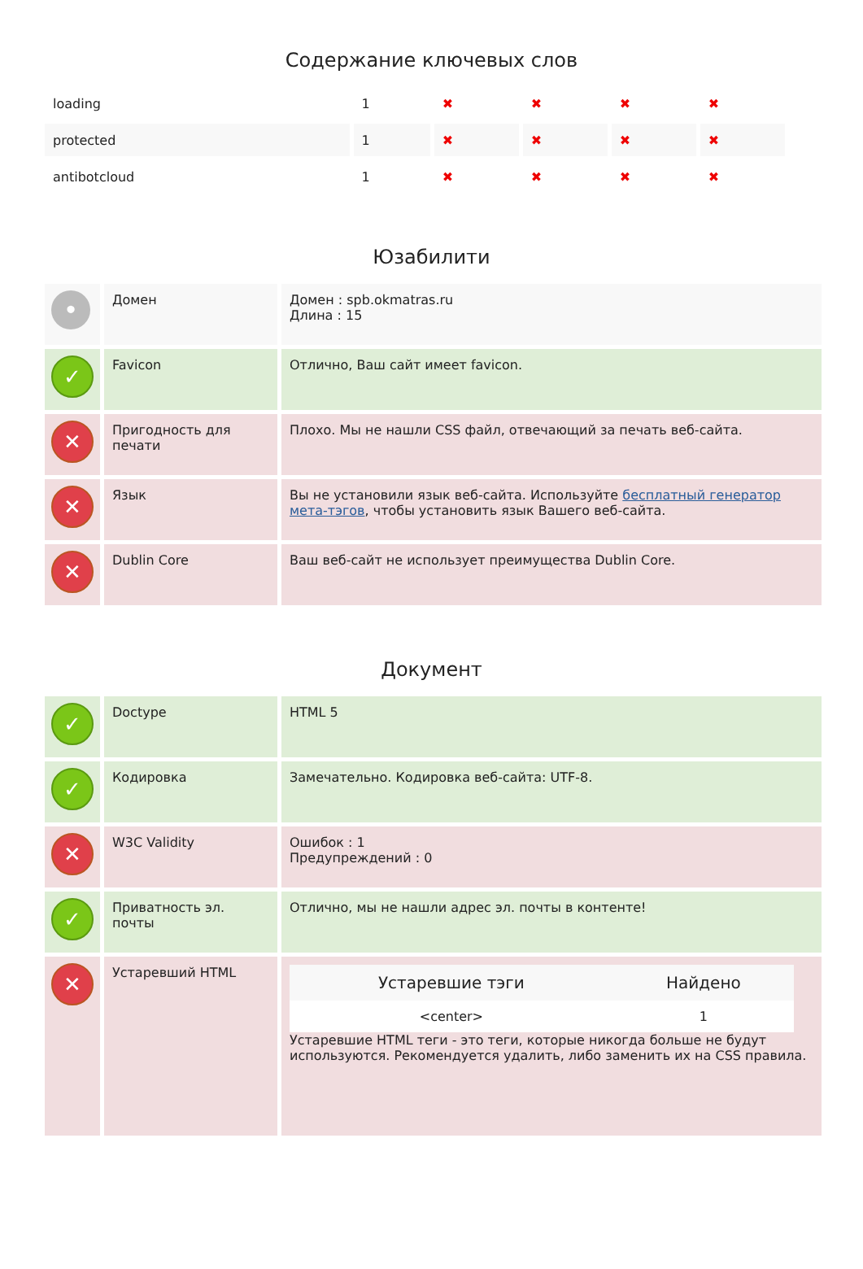Содержание ключевых слов
| loading | 1 | ✖ | ✖ | ✖ | ✖ |
| protected | 1 | ✖ | ✖ | ✖ | ✖ |
| antibotcloud | 1 | ✖ | ✖ | ✖ | ✖ |
Юзабилити
| • | Домен | Домен : spb.okmatras.ru Длина : 15 |
| ✓ | Favicon | Отлично, Ваш сайт имеет favicon. |
| ✕ | Пригодность для печати | Плохо. Мы не нашли CSS файл, отвечающий за печать веб-сайта. |
| ✕ | Язык | Вы не установили язык веб-сайта. Используйте бесплатный генератор мета-тэгов , чтобы установить язык Вашего веб-сайта. |
| ✕ | Dublin Core | Ваш веб-сайт не использует преимущества Dublin Core. |
Документ
| ✓ | Doctype | HTML 5 |
| ✓ | Кодировка | Замечательно. Кодировка веб-сайта: UTF-8. |
| ✕ | W3C Validity | Ошибок : 1 Предупреждений : 0 |
| ✓ | Приватность эл. почты | Отлично, мы не нашли адрес эл. почты в контенте! |
| ✕ | Устаревший HTML | / Устаревшие тэги / Найдено / / --- / --- / / <center> / 1 / Устаревшие HTML теги - это теги, которые никогда больше не будут используются. Рекомендуется удалить, либо заменить их на CSS правила. |